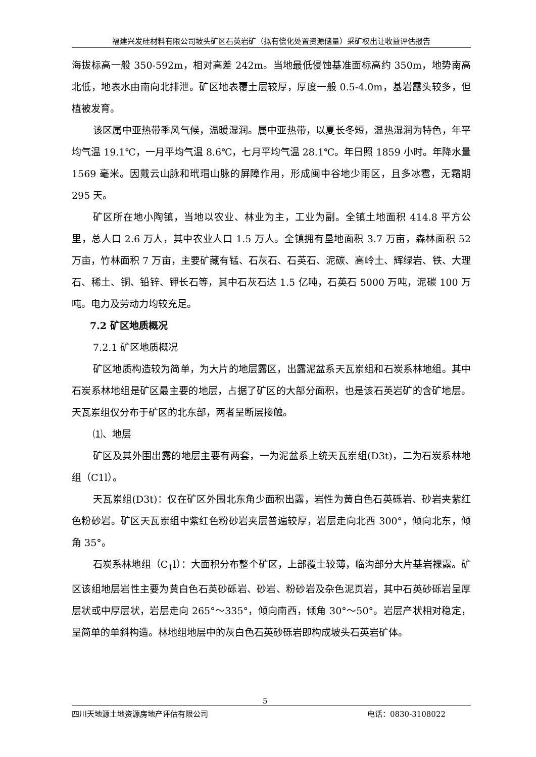福建兴发硅材料有限公司坡头矿区石英岩矿（拟有偿化处置资源储量）采矿权出让收益评估报告
海拔标高一般 350-592m，相对高差 242m。当地最低侵蚀基准面标高约 350m，地势南高北低，地表水由南向北排泄。矿区地表覆土层较厚，厚度一般 0.5-4.0m，基岩露头较多，但植被发育。
该区属中亚热带季风气候，温暖湿润。属中亚热带，以夏长冬短，温热湿润为特色，年平均气温 19.1℃，一月平均气温 8.6℃，七月平均气温 28.1℃。年日照 1859 小时。年降水量 1569 毫米。因戴云山脉和玳瑁山脉的屏障作用，形成闽中谷地少雨区，且多冰雹，无霜期 295 天。
矿区所在地小陶镇，当地以农业、林业为主，工业为副。全镇土地面积 414.8 平方公里，总人口 2.6 万人，其中农业人口 1.5 万人。全镇拥有垦地面积 3.7 万亩，森林面积 52 万亩，竹林面积 7 万亩，主要矿藏有锰、石灰石、石英石、泥碳、高岭土、辉绿岩、铁、大理石、稀土、铜、铅锌、钾长石等，其中石灰石达 1.5 亿吨，石英石 5000 万吨，泥碳 100 万吨。电力及劳动力均较充足。
7.2 矿区地质概况
7.2.1 矿区地质概况
矿区地质构造较为简单，为大片的地层露区，出露泥盆系天瓦岽组和石炭系林地组。其中石炭系林地组是矿区最主要的地层，占据了矿区的大部分面积，也是该石英岩矿的含矿地层。天瓦岽组仅分布于矿区的北东部，两者呈断层接触。
⑴、地层
矿区及其外围出露的地层主要有两套，一为泥盆系上统天瓦岽组(D3t)，二为石炭系林地组（C1l）。
天瓦岽组(D3t)：仅在矿区外围北东角少面积出露，岩性为黄白色石英砾岩、砂岩夹紫红色粉砂岩。矿区天瓦岽组中紫红色粉砂岩夹层普遍较厚，岩层走向北西 300°，倾向北东，倾角 35°。
石炭系林地组（C<sub>1</sub>l）：大面积分布整个矿区，上部覆土较薄，临沟部分大片基岩裸露。矿区该组地层岩性主要为黄白色石英砂砾岩、砂岩、粉砂岩及杂色泥页岩，其中石英砂砾岩呈厚层状或中厚层状，岩层走向 265°～335°，倾向南西，倾角 30°～50°。岩层产状相对稳定，呈简单的单斜构造。林地组地层中的灰白色石英砂砾岩即构成坡头石英岩矿体。
5
四川天地源土地资源房地产评估有限公司 电话：0830-3108022